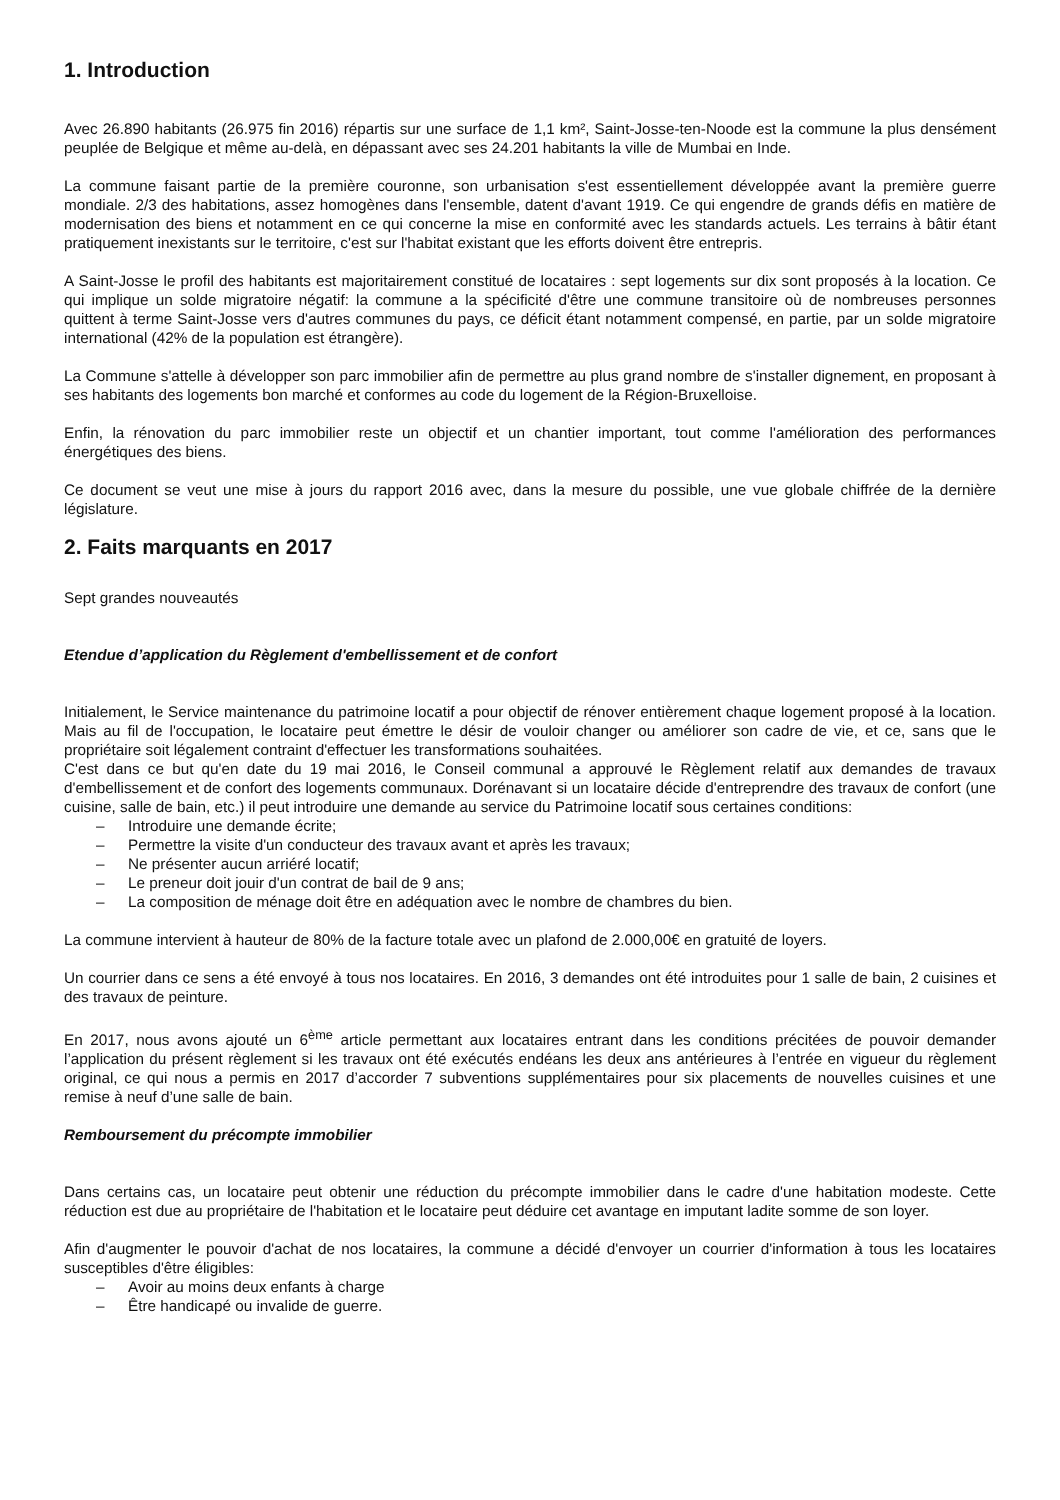1. Introduction
Avec 26.890 habitants (26.975 fin 2016) répartis sur une surface de 1,1 km², Saint-Josse-ten-Noode est la commune la plus densément peuplée de Belgique et même au-delà, en dépassant avec ses 24.201 habitants la ville de Mumbai en Inde.
La commune faisant partie de la première couronne, son urbanisation s'est essentiellement développée avant la première guerre mondiale. 2/3 des habitations, assez homogènes dans l'ensemble, datent d'avant 1919. Ce qui engendre de grands défis en matière de modernisation des biens et notamment en ce qui concerne la mise en conformité avec les standards actuels. Les terrains à bâtir étant pratiquement inexistants sur le territoire, c'est sur l'habitat existant que les efforts doivent être entrepris.
A Saint-Josse le profil des habitants est majoritairement constitué de locataires : sept logements sur dix sont proposés à la location. Ce qui implique un solde migratoire négatif: la commune a la spécificité d'être une commune transitoire où de nombreuses personnes quittent à terme Saint-Josse vers d'autres communes du pays, ce déficit étant notamment compensé, en partie, par un solde migratoire international (42% de la population est étrangère).
La Commune s'attelle à développer son parc immobilier afin de permettre au plus grand nombre de s'installer dignement, en proposant à ses habitants des logements bon marché et conformes au code du logement de la Région-Bruxelloise.
Enfin, la rénovation du parc immobilier reste un objectif et un chantier important, tout comme l'amélioration des performances énergétiques des biens.
Ce document se veut une mise à jours du rapport 2016 avec, dans la mesure du possible, une vue globale chiffrée de la dernière législature.
2. Faits marquants en 2017
Sept grandes nouveautés
Etendue d’application du Règlement d'embellissement et de confort
Initialement, le Service maintenance du patrimoine locatif a pour objectif de rénover entièrement chaque logement proposé à la location. Mais au fil de l'occupation, le locataire peut émettre le désir de vouloir changer ou améliorer son cadre de vie, et ce, sans que le propriétaire soit légalement contraint d'effectuer les transformations souhaitées.
C'est dans ce but qu'en date du 19 mai 2016, le Conseil communal a approuvé le Règlement relatif aux demandes de travaux d'embellissement et de confort des logements communaux. Dorénavant si un locataire décide d'entreprendre des travaux de confort (une cuisine, salle de bain, etc.) il peut introduire une demande au service du Patrimoine locatif sous certaines conditions:
– Introduire une demande écrite;
– Permettre la visite d'un conducteur des travaux avant et après les travaux;
– Ne présenter aucun arriéré locatif;
– Le preneur doit jouir d'un contrat de bail de 9 ans;
– La composition de ménage doit être en adéquation avec le nombre de chambres du bien.
La commune intervient à hauteur de 80% de la facture totale avec un plafond de 2.000,00€ en gratuité de loyers.
Un courrier dans ce sens a été envoyé à tous nos locataires. En 2016, 3 demandes ont été introduites pour 1 salle de bain, 2 cuisines et des travaux de peinture.
En 2017, nous avons ajouté un 6<sup>ème</sup> article permettant aux locataires entrant dans les conditions précitées de pouvoir demander l’application du présent règlement si les travaux ont été exécutés endéans les deux ans antérieures à l’entrée en vigueur du règlement original, ce qui nous a permis en 2017 d’accorder 7 subventions supplémentaires pour six placements de nouvelles cuisines et une remise à neuf d’une salle de bain.
Remboursement du précompte immobilier
Dans certains cas, un locataire peut obtenir une réduction du précompte immobilier dans le cadre d'une habitation modeste. Cette réduction est due au propriétaire de l'habitation et le locataire peut déduire cet avantage en imputant ladite somme de son loyer.
Afin d'augmenter le pouvoir d'achat de nos locataires, la commune a décidé d'envoyer un courrier d'information à tous les locataires susceptibles d'être éligibles:
– Avoir au moins deux enfants à charge
– Être handicapé ou invalide de guerre.